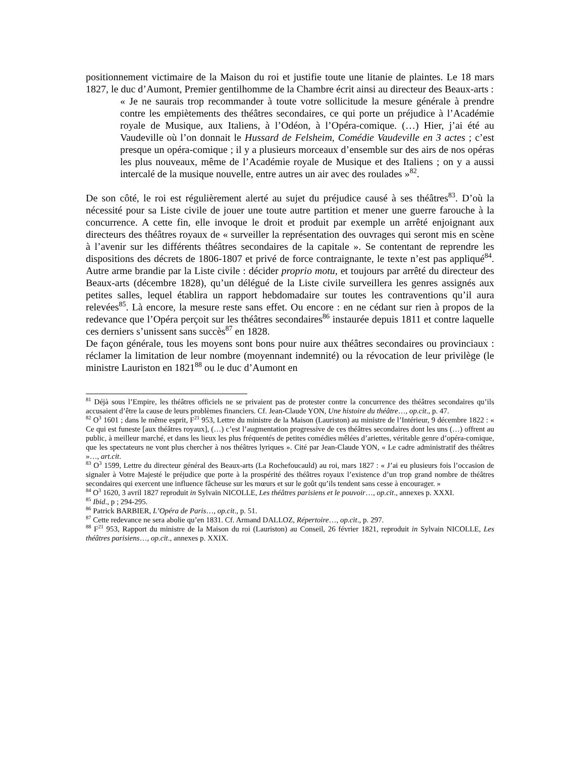positionnement victimaire de la Maison du roi et justifie toute une litanie de plaintes. Le 18 mars 1827, le duc d’Aumont, Premier gentilhomme de la Chambre écrit ainsi au directeur des Beaux-arts :
« Je ne saurais trop recommander à toute votre sollicitude la mesure générale à prendre contre les empiètements des théâtres secondaires, ce qui porte un préjudice à l’Académie royale de Musique, aux Italiens, à l’Odéon, à l’Opéra-comique. (…) Hier, j’ai été au Vaudeville où l’on donnait le Hussard de Felsheim, Comédie Vaudeville en 3 actes ; c’est presque un opéra-comique ; il y a plusieurs morceaux d’ensemble sur des airs de nos opéras les plus nouveaux, même de l’Académie royale de Musique et des Italiens ; on y a aussi intercalé de la musique nouvelle, entre autres un air avec des roulades »<sup>82</sup>.
De son côté, le roi est régulièrement alerté au sujet du préjudice causé à ses théâtres<sup>83</sup>. D’où la nécessité pour sa Liste civile de jouer une toute autre partition et mener une guerre farouche à la concurrence. A cette fin, elle invoque le droit et produit par exemple un arrêté enjoignant aux directeurs des théâtres royaux de « surveiller la représentation des ouvrages qui seront mis en scène à l’avenir sur les différents théâtres secondaires de la capitale ». Se contentant de reprendre les dispositions des décrets de 1806-1807 et privé de force contraignante, le texte n’est pas appliqué<sup>84</sup>. Autre arme brandie par la Liste civile : décider proprio motu, et toujours par arrêté du directeur des Beaux-arts (décembre 1828), qu’un délégué de la Liste civile surveillera les genres assignés aux petites salles, lequel établira un rapport hebdomadaire sur toutes les contraventions qu’il aura relevées<sup>85</sup>. Là encore, la mesure reste sans effet. Ou encore : en ne cédant sur rien à propos de la redevance que l’Opéra perçoit sur les théâtres secondaires<sup>86</sup> instaurée depuis 1811 et contre laquelle ces derniers s’unissent sans succès<sup>87</sup> en 1828.
De façon générale, tous les moyens sont bons pour nuire aux théâtres secondaires ou provinciaux : réclamer la limitation de leur nombre (moyennant indemnité) ou la révocation de leur privilège (le ministre Lauriston en 1821<sup>88</sup> ou le duc d’Aumont en
<sup>81</sup> Déjà sous l’Empire, les théâtres officiels ne se privaient pas de protester contre la concurrence des théâtres secondaires qu’ils accusaient d’être la cause de leurs problèmes financiers. Cf. Jean-Claude YON, Une histoire du théâtre…, op.cit., p. 47.
<sup>82</sup> O<sup>3</sup> 1601 ; dans le même esprit, F<sup>21</sup> 953, Lettre du ministre de la Maison (Lauriston) au ministre de l’Intérieur, 9 décembre 1822 : « Ce qui est funeste [aux théâtres royaux], (…) c’est l’augmentation progressive de ces théâtres secondaires dont les uns (…) offrent au public, à meilleur marché, et dans les lieux les plus fréquentés de petites comédies mêlées d’ariettes, véritable genre d’opéra-comique, que les spectateurs ne vont plus chercher à nos théâtres lyriques ». Cité par Jean-Claude YON, « Le cadre administratif des théâtres »…, art.cit.
<sup>83</sup> O<sup>3</sup> 1599, Lettre du directeur général des Beaux-arts (La Rochefoucauld) au roi, mars 1827 : « J’ai eu plusieurs fois l’occasion de signaler à Votre Majesté le préjudice que porte à la prospérité des théâtres royaux l’existence d’un trop grand nombre de théâtres secondaires qui exercent une influence fâcheuse sur les mœurs et sur le goût qu’ils tendent sans cesse à encourager. »
<sup>84</sup> O<sup>3</sup> 1620, 3 avril 1827 reproduit in Sylvain NICOLLE, Les théâtres parisiens et le pouvoir…, op.cit., annexes p. XXXI.
<sup>85</sup> Ibid., p ; 294-295.
<sup>86</sup> Patrick BARBIER, L’Opéra de Paris…, op.cit., p. 51.
<sup>87</sup> Cette redevance ne sera abolie qu’en 1831. Cf. Armand DALLOZ, Répertoire…, op.cit., p. 297.
<sup>88</sup> F<sup>21</sup> 953, Rapport du ministre de la Maison du roi (Lauriston) au Conseil, 26 février 1821, reproduit in Sylvain NICOLLE, Les théâtres parisiens…, op.cit., annexes p. XXIX.